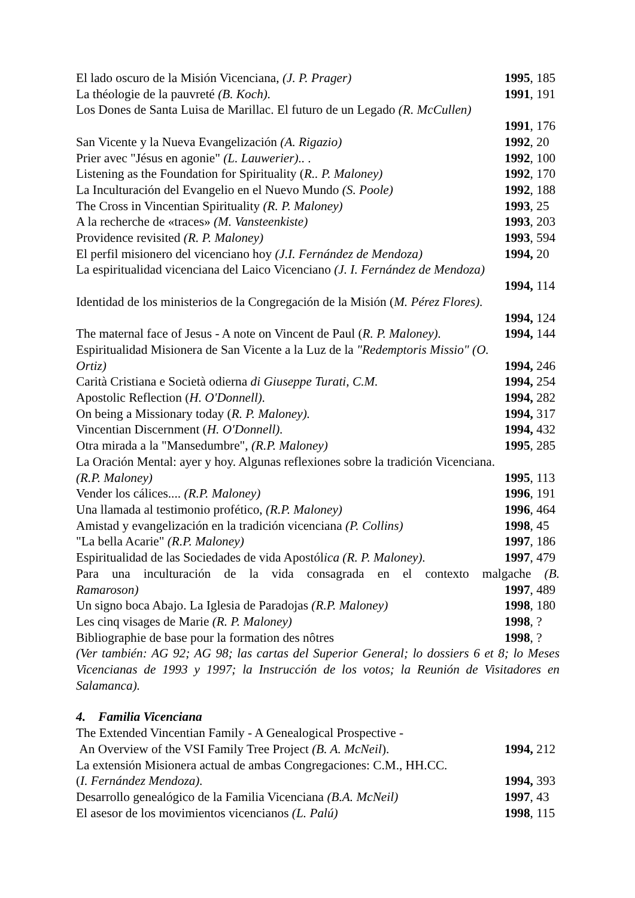El lado oscuro de la Misión Vicenciana, (J. P. Prager) 1995, 185
La théologie de la pauvreté (B. Koch). 1991, 191
Los Dones de Santa Luisa de Marillac. El futuro de un Legado (R. McCullen)
1991, 176
San Vicente y la Nueva Evangelización (A. Rigazio) 1992, 20
Prier avec "Jésus en agonie" (L. Lauwerier).. . 1992, 100
Listening as the Foundation for Spirituality (R.. P. Maloney) 1992, 170
La Inculturación del Evangelio en el Nuevo Mundo (S. Poole) 1992, 188
The Cross in Vincentian Spirituality (R. P. Maloney) 1993, 25
A la recherche de «traces» (M. Vansteenkiste) 1993, 203
Providence revisited (R. P. Maloney) 1993, 594
El perfil misionero del vicenciano hoy (J.I. Fernández de Mendoza) 1994, 20
La espiritualidad vicenciana del Laico Vicenciano (J. I. Fernández de Mendoza)
1994, 114
Identidad de los ministerios de la Congregación de la Misión (M. Pérez Flores).
1994, 124
The maternal face of Jesus - A note on Vincent de Paul (R. P. Maloney). 1994, 144
Espiritualidad Misionera de San Vicente a la Luz de la "Redemptoris Missio" (O.
Ortiz) 1994, 246
Carità Cristiana e Società odierna di Giuseppe Turati, C.M. 1994, 254
Apostolic Reflection (H. O'Donnell). 1994, 282
On being a Missionary today (R. P. Maloney). 1994, 317
Vincentian Discernment (H. O'Donnell). 1994, 432
Otra mirada a la "Mansedumbre", (R.P. Maloney) 1995, 285
La Oración Mental: ayer y hoy. Algunas reflexiones sobre la tradición Vicenciana.
(R.P. Maloney) 1995, 113
Vender los cálices.... (R.P. Maloney) 1996, 191
Una llamada al testimonio profético, (R.P. Maloney) 1996, 464
Amistad y evangelización en la tradición vicenciana (P. Collins) 1998, 45
"La bella Acarie" (R.P. Maloney) 1997, 186
Espiritualidad de las Sociedades de vida Apostólica (R. P. Maloney). 1997, 479
Para una inculturación de la vida consagrada en el contexto malgache (B.
Ramaroson) 1997, 489
Un signo boca Abajo. La Iglesia de Paradojas (R.P. Maloney) 1998, 180
Les cinq visages de Marie (R. P. Maloney) 1998, ?
Bibliographie de base pour la formation des nôtres 1998, ?
(Ver también: AG 92; AG 98; las cartas del Superior General; lo dossiers 6 et 8; lo Meses Vicencianas de 1993 y 1997; la Instrucción de los votos; la Reunión de Visitadores en Salamanca).
4. Familia Vicenciana
The Extended Vincentian Family - A Genealogical Prospective -
An Overview of the VSI Family Tree Project (B. A. McNeil). 1994, 212
La extensión Misionera actual de ambas Congregaciones: C.M., HH.CC.
(I. Fernández Mendoza). 1994, 393
Desarrollo genealógico de la Familia Vicenciana (B.A. McNeil) 1997, 43
El asesor de los movimientos vicencianos (L. Palú) 1998, 115